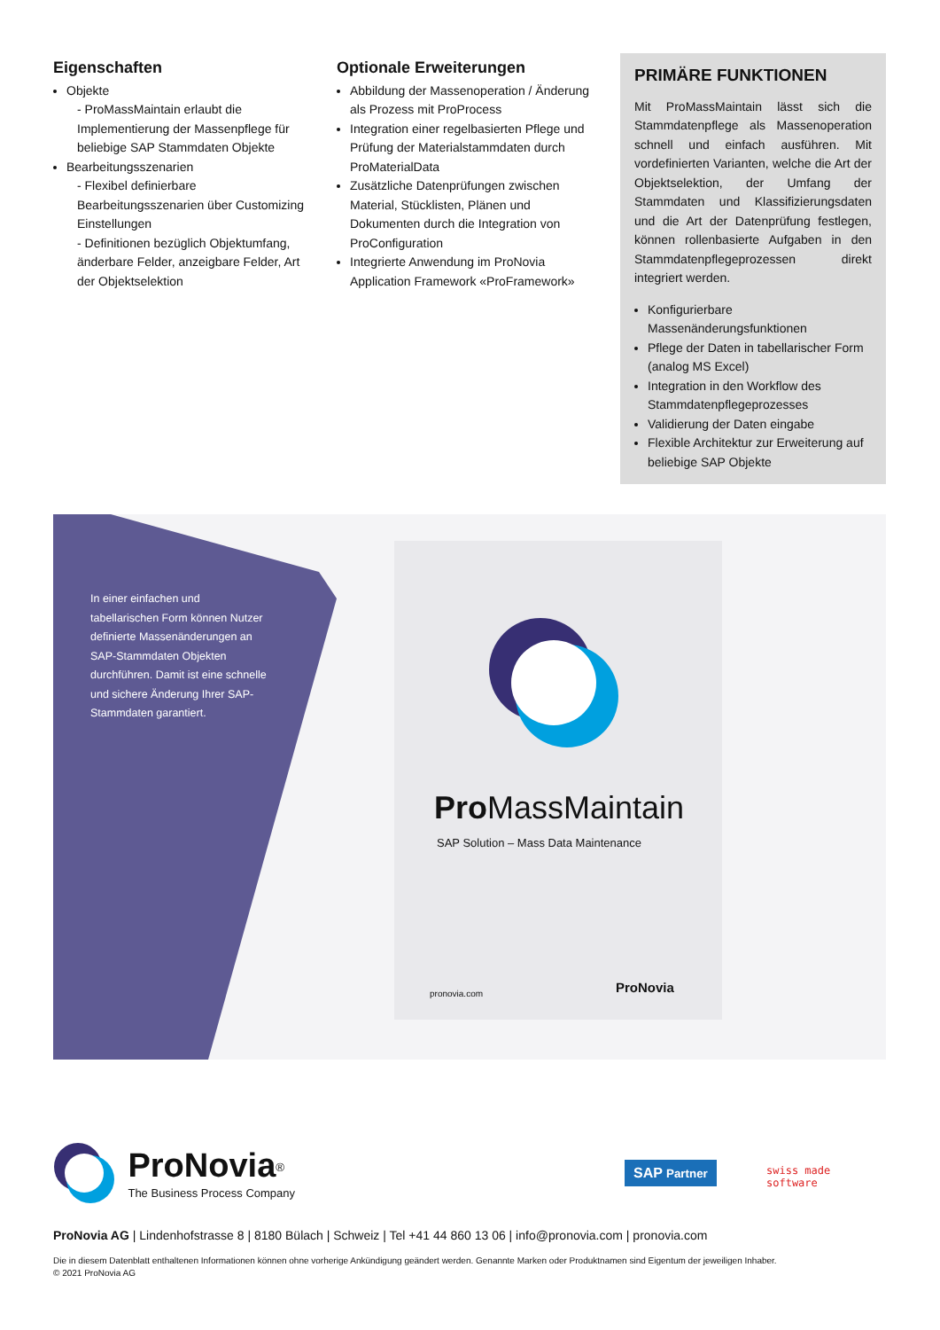Eigenschaften
Objekte
- ProMassMaintain erlaubt die Implementierung der Massenpflege für beliebige SAP Stammdaten Objekte
Bearbeitungsszenarien
- Flexibel definierbare Bearbeitungsszenarien über Customizing Einstellungen
- Definitionen bezüglich Objektumfang, änderbare Felder, anzeigbare Felder, Art der Objektselektion
Optionale Erweiterungen
Abbildung der Massenoperation / Änderung als Prozess mit ProProcess
Integration einer regelbasierten Pflege und Prüfung der Materialstammdaten durch ProMaterialData
Zusätzliche Datenprüfungen zwischen Material, Stücklisten, Plänen und Dokumenten durch die Integration von ProConfiguration
Integrierte Anwendung im ProNovia Application Framework «ProFramework»
PRIMÄRE FUNKTIONEN
Mit ProMassMaintain lässt sich die Stammdatenpflege als Massenoperation schnell und einfach ausführen. Mit vordefinierten Varianten, welche die Art der Objektselektion, der Umfang der Stammdaten und Klassifizierungsdaten und die Art der Datenprüfung festlegen, können rollenbasierte Aufgaben in den Stammdatenpflegeprozessen direkt integriert werden.
Konfigurierbare Massenänderungsfunktionen
Pflege der Daten in tabellarischer Form (analog MS Excel)
Integration in den Workflow des Stammdatenpflegeprozesses
Validierung der Daten eingabe
Flexible Architektur zur Erweiterung auf beliebige SAP Objekte
In einer einfachen und tabellarischen Form können Nutzer definierte Massenänderungen an SAP-Stammdaten Objekten durchführen. Damit ist eine schnelle und sichere Änderung Ihrer SAP-Stammdaten garantiert.
Pro MassMaintain
SAP Solution – Mass Data Maintenance
pronovia.com ProNovia
ProNovia<sup>®</sup>
The Business Process Company
SAP Partner swiss made
software
ProNovia AG | Lindenhofstrasse 8 | 8180 Bülach | Schweiz | Tel +41 44 860 13 06 | info@pronovia.com | pronovia.com
Die in diesem Datenblatt enthaltenen Informationen können ohne vorherige Ankündigung geändert werden. Genannte Marken oder Produktnamen sind Eigentum der jeweiligen Inhaber.
© 2021 ProNovia AG